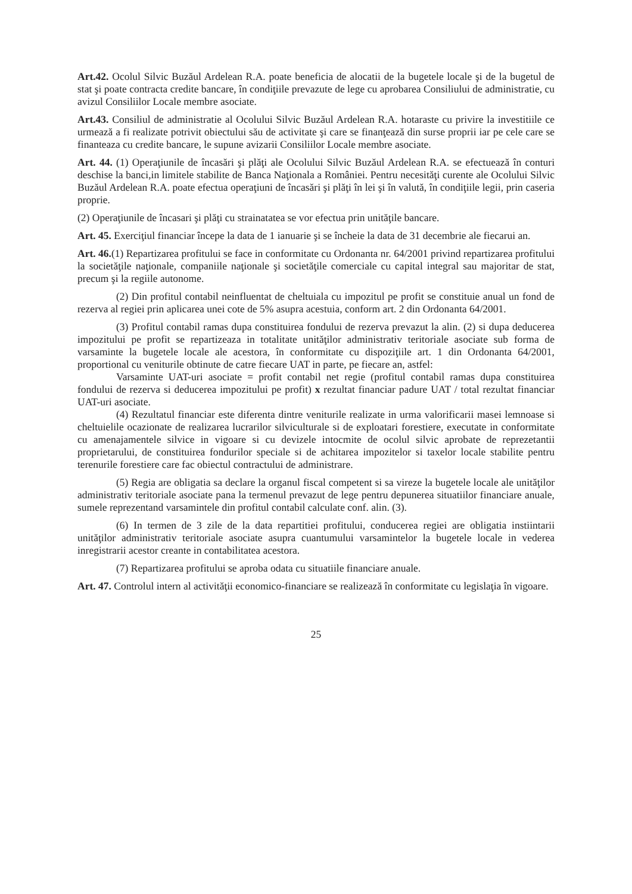Art.42. Ocolul Silvic Buzăul Ardelean R.A. poate beneficia de alocatii de la bugetele locale şi de la bugetul de stat şi poate contracta credite bancare, în condiţiile prevazute de lege cu aprobarea Consiliului de administratie, cu avizul Consiliilor Locale membre asociate.
Art.43. Consiliul de administratie al Ocolului Silvic Buzăul Ardelean R.A. hotaraste cu privire la investitiile ce urmează a fi realizate potrivit obiectului său de activitate şi care se finanţează din surse proprii iar pe cele care se finanteaza cu credite bancare, le supune avizarii Consiliilor Locale membre asociate.
Art. 44. (1) Operaţiunile de încasări şi plăţi ale Ocolului Silvic Buzăul Ardelean R.A. se efectuează în conturi deschise la banci,in limitele stabilite de Banca Naţionala a României. Pentru necesităţi curente ale Ocolului Silvic Buzăul Ardelean R.A. poate efectua operaţiuni de încasări şi plăţi în lei şi în valută, în condiţiile legii, prin caseria proprie.
(2) Operaţiunile de încasari şi plăţi cu strainatatea se vor efectua prin unităţile bancare.
Art. 45. Exerciţiul financiar începe la data de 1 ianuarie şi se încheie la data de 31 decembrie ale fiecarui an.
Art. 46.(1) Repartizarea profitului se face in conformitate cu Ordonanta nr. 64/2001 privind repartizarea profitului la societăţile naţionale, companiile naţionale şi societăţile comerciale cu capital integral sau majoritar de stat, precum şi la regiile autonome.
(2) Din profitul contabil neinfluentat de cheltuiala cu impozitul pe profit se constituie anual un fond de rezerva al regiei prin aplicarea unei cote de 5% asupra acestuia, conform art. 2 din Ordonanta 64/2001.
(3) Profitul contabil ramas dupa constituirea fondului de rezerva prevazut la alin. (2) si dupa deducerea impozitului pe profit se repartizeaza in totalitate unităţilor administrativ teritoriale asociate sub forma de varsaminte la bugetele locale ale acestora, în conformitate cu dispoziţiile art. 1 din Ordonanta 64/2001, proportional cu veniturile obtinute de catre fiecare UAT in parte, pe fiecare an, astfel:
Varsaminte UAT-uri asociate = profit contabil net regie (profitul contabil ramas dupa constituirea fondului de rezerva si deducerea impozitului pe profit) x rezultat financiar padure UAT / total rezultat financiar UAT-uri asociate.
(4) Rezultatul financiar este diferenta dintre veniturile realizate in urma valorificarii masei lemnoase si cheltuielile ocazionate de realizarea lucrarilor silviculturale si de exploatari forestiere, executate in conformitate cu amenajamentele silvice in vigoare si cu devizele intocmite de ocolul silvic aprobate de reprezetantii proprietarului, de constituirea fondurilor speciale si de achitarea impozitelor si taxelor locale stabilite pentru terenurile forestiere care fac obiectul contractului de administrare.
(5) Regia are obligatia sa declare la organul fiscal competent si sa vireze la bugetele locale ale unităţilor administrativ teritoriale asociate pana la termenul prevazut de lege pentru depunerea situatiilor financiare anuale, sumele reprezentand varsamintele din profitul contabil calculate conf. alin. (3).
(6) In termen de 3 zile de la data repartitiei profitului, conducerea regiei are obligatia instiintarii unităţilor administrativ teritoriale asociate asupra cuantumului varsamintelor la bugetele locale in vederea inregistrarii acestor creante in contabilitatea acestora.
(7) Repartizarea profitului se aproba odata cu situatiile financiare anuale.
Art. 47. Controlul intern al activităţii economico-financiare se realizează în conformitate cu legislaţia în vigoare.
25